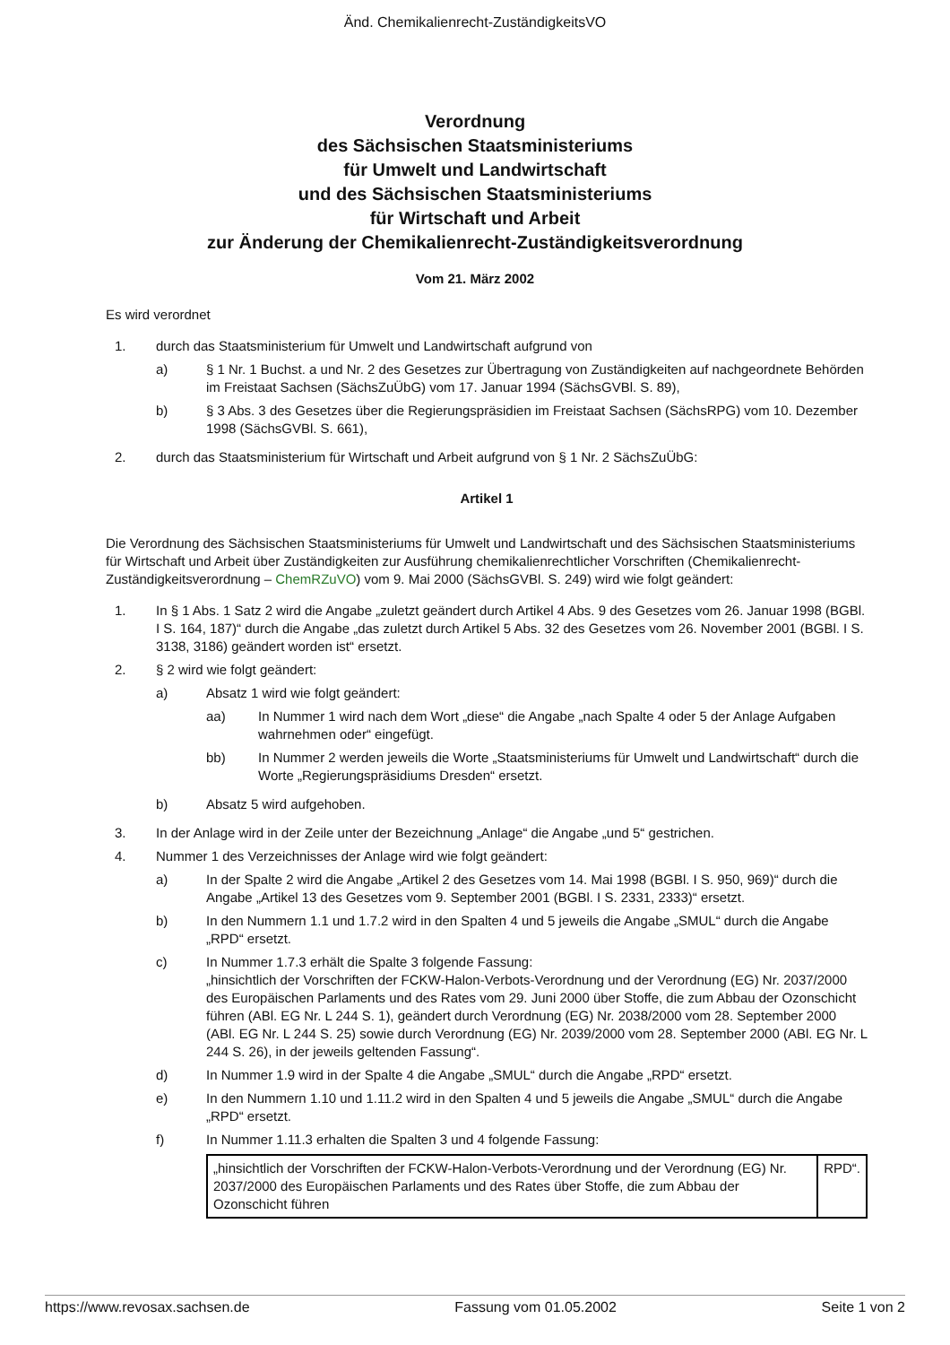Änd. Chemikalienrecht-ZuständigkeitsVO
Verordnung
des Sächsischen Staatsministeriums
für Umwelt und Landwirtschaft
und des Sächsischen Staatsministeriums
für Wirtschaft und Arbeit
zur Änderung der Chemikalienrecht-Zuständigkeitsverordnung
Vom 21. März 2002
Es wird verordnet
1. durch das Staatsministerium für Umwelt und Landwirtschaft aufgrund von
a) § 1 Nr. 1 Buchst. a und Nr. 2 des Gesetzes zur Übertragung von Zuständigkeiten auf nachgeordnete Behörden im Freistaat Sachsen (SächsZuÜbG) vom 17. Januar 1994 (SächsGVBl. S. 89),
b) § 3 Abs. 3 des Gesetzes über die Regierungspräsidien im Freistaat Sachsen (SächsRPG) vom 10. Dezember 1998 (SächsGVBl. S. 661),
2. durch das Staatsministerium für Wirtschaft und Arbeit aufgrund von § 1 Nr. 2 SächsZuÜbG:
Artikel 1
Die Verordnung des Sächsischen Staatsministeriums für Umwelt und Landwirtschaft und des Sächsischen Staatsministeriums für Wirtschaft und Arbeit über Zuständigkeiten zur Ausführung chemikalienrechtlicher Vorschriften (Chemikalienrecht-Zuständigkeitsverordnung – ChemRZuVO) vom 9. Mai 2000 (SächsGVBl. S. 249) wird wie folgt geändert:
1. In § 1 Abs. 1 Satz 2 wird die Angabe „zuletzt geändert durch Artikel 4 Abs. 9 des Gesetzes vom 26. Januar 1998 (BGBl. I S. 164, 187)“ durch die Angabe „das zuletzt durch Artikel 5 Abs. 32 des Gesetzes vom 26. November 2001 (BGBl. I S. 3138, 3186) geändert worden ist“ ersetzt.
2. § 2 wird wie folgt geändert:
a) Absatz 1 wird wie folgt geändert:
aa) In Nummer 1 wird nach dem Wort „diese“ die Angabe „nach Spalte 4 oder 5 der Anlage Aufgaben wahrnehmen oder“ eingefügt.
bb) In Nummer 2 werden jeweils die Worte „Staatsministeriums für Umwelt und Landwirtschaft“ durch die Worte „Regierungspräsidiums Dresden“ ersetzt.
b) Absatz 5 wird aufgehoben.
3. In der Anlage wird in der Zeile unter der Bezeichnung „Anlage“ die Angabe „und 5“ gestrichen.
4. Nummer 1 des Verzeichnisses der Anlage wird wie folgt geändert:
a) In der Spalte 2 wird die Angabe „Artikel 2 des Gesetzes vom 14. Mai 1998 (BGBl. I S. 950, 969)“ durch die Angabe „Artikel 13 des Gesetzes vom 9. September 2001 (BGBl. I S. 2331, 2333)“ ersetzt.
b) In den Nummern 1.1 und 1.7.2 wird in den Spalten 4 und 5 jeweils die Angabe „SMUL“ durch die Angabe „RPD“ ersetzt.
c) In Nummer 1.7.3 erhält die Spalte 3 folgende Fassung:
„hinsichtlich der Vorschriften der FCKW-Halon-Verbots-Verordnung und der Verordnung (EG) Nr. 2037/2000 des Europäischen Parlaments und des Rates vom 29. Juni 2000 über Stoffe, die zum Abbau der Ozonschicht führen (ABl. EG Nr. L 244 S. 1), geändert durch Verordnung (EG) Nr. 2038/2000 vom 28. September 2000 (ABl. EG Nr. L 244 S. 25) sowie durch Verordnung (EG) Nr. 2039/2000 vom 28. September 2000 (ABl. EG Nr. L 244 S. 26), in der jeweils geltenden Fassung“.
d) In Nummer 1.9 wird in der Spalte 4 die Angabe „SMUL“ durch die Angabe „RPD“ ersetzt.
e) In den Nummern 1.10 und 1.11.2 wird in den Spalten 4 und 5 jeweils die Angabe „SMUL“ durch die Angabe „RPD“ ersetzt.
f) In Nummer 1.11.3 erhalten die Spalten 3 und 4 folgende Fassung:
| „hinsichtlich der Vorschriften der FCKW-Halon-Verbots-Verordnung und der Verordnung (EG) Nr. 2037/2000 des Europäischen Parlaments und des Rates über Stoffe, die zum Abbau der Ozonschicht führen | RPD“. |
https://www.revosax.sachsen.de Fassung vom 01.05.2002 Seite 1 von 2